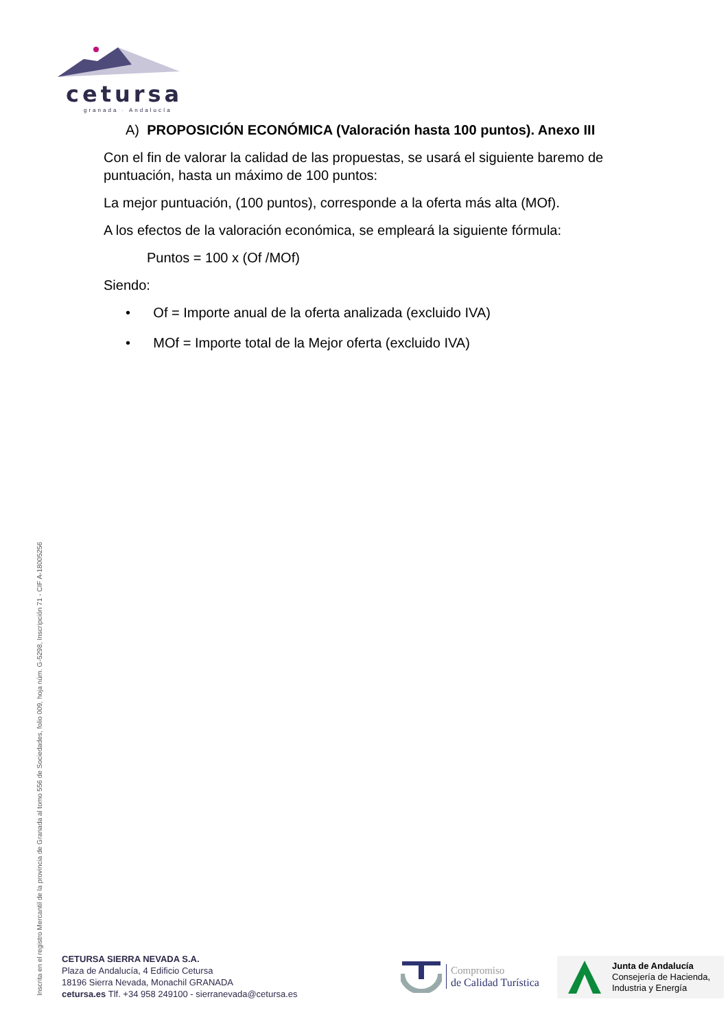cetursa
granada · Andalucía
A) PROPOSICIÓN ECONÓMICA (Valoración hasta 100 puntos). Anexo III
Con el fin de valorar la calidad de las propuestas, se usará el siguiente baremo de puntuación, hasta un máximo de 100 puntos:
La mejor puntuación, (100 puntos), corresponde a la oferta más alta (MOf).
A los efectos de la valoración económica, se empleará la siguiente fórmula:
Puntos = 100 x (Of /MOf)
Siendo:
• Of = Importe anual de la oferta analizada (excluido IVA)
• MOf = Importe total de la Mejor oferta (excluido IVA)
Inscrita en el registro Mercantil de la provincia de Granada al tomo 556 de Sociedades, folio 009, hoja núm. G-5298, Inscripción 71 - CIF A-18005256
CETURSA SIERRA NEVADA S.A.
Plaza de Andalucía, 4 Edificio Cetursa
18196 Sierra Nevada, Monachil GRANADA
cetursa.es Tlf. +34 958 249100 - sierranevada@cetursa.es
Compromiso
de Calidad Turística
Junta de Andalucía
Consejería de Hacienda,
Industria y Energía